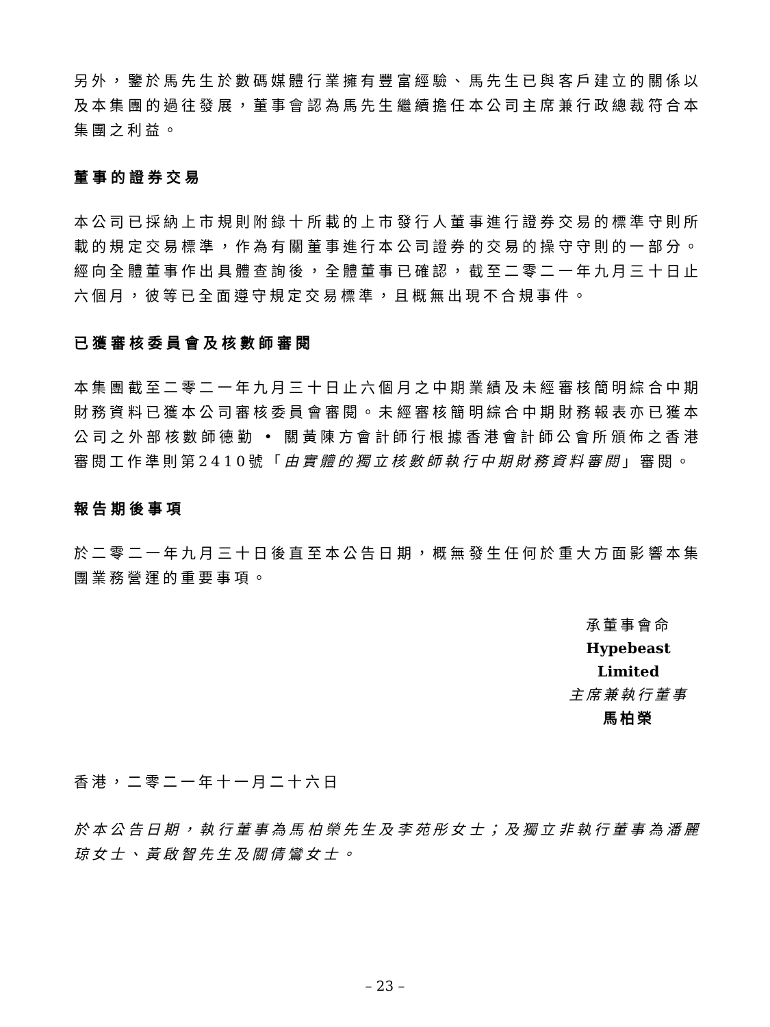另外，鑒於馬先生於數碼媒體行業擁有豐富經驗、馬先生已與客戶建立的關係以及本集團的過往發展，董事會認為馬先生繼續擔任本公司主席兼行政總裁符合本集團之利益。
董事的證券交易
本公司已採納上市規則附錄十所載的上市發行人董事進行證券交易的標準守則所載的規定交易標準，作為有關董事進行本公司證券的交易的操守守則的一部分。經向全體董事作出具體查詢後，全體董事已確認，截至二零二一年九月三十日止六個月，彼等已全面遵守規定交易標準，且概無出現不合規事件。
已獲審核委員會及核數師審閱
本集團截至二零二一年九月三十日止六個月之中期業績及未經審核簡明綜合中期財務資料已獲本公司審核委員會審閱。未經審核簡明綜合中期財務報表亦已獲本公司之外部核數師德勤 • 關黃陳方會計師行根據香港會計師公會所頒佈之香港審閱工作準則第2410號「由實體的獨立核數師執行中期財務資料審閱」審閱。
報告期後事項
於二零二一年九月三十日後直至本公告日期，概無發生任何於重大方面影響本集團業務營運的重要事項。
承董事會命
Hypebeast Limited
主席兼執行董事
馬柏榮
香港，二零二一年十一月二十六日
於本公告日期，執行董事為馬柏榮先生及李苑彤女士；及獨立非執行董事為潘麗琼女士、黃啟智先生及關倩鸞女士。
– 23 –